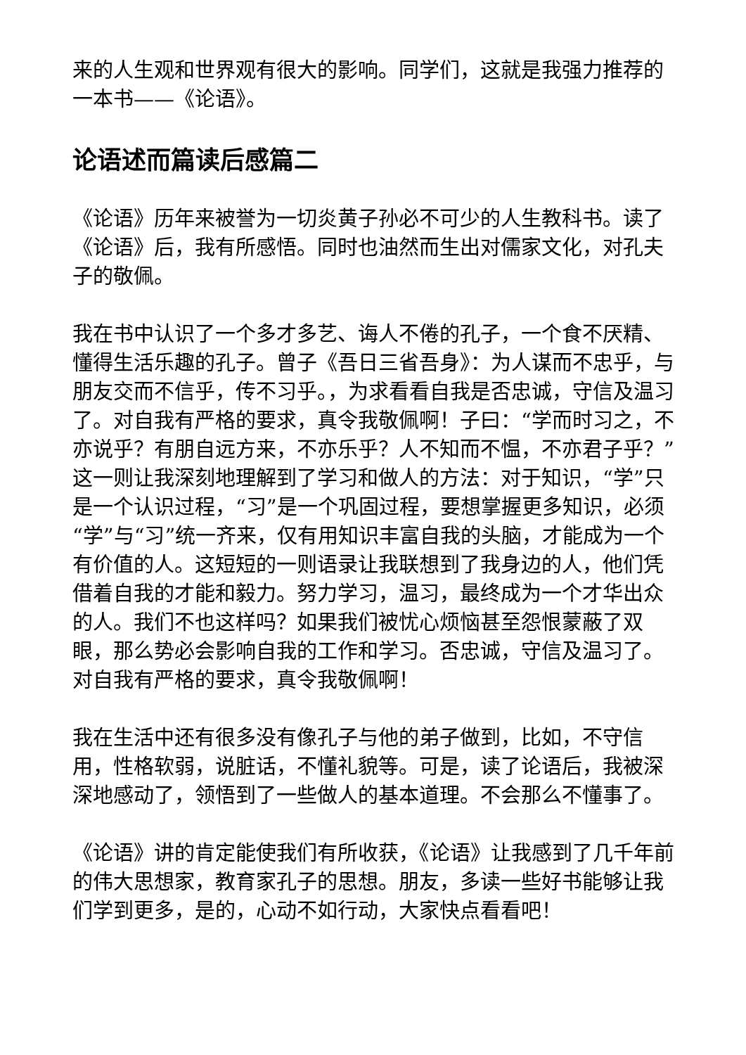来的人生观和世界观有很大的影响。同学们，这就是我强力推荐的一本书——《论语》。
论语述而篇读后感篇二
《论语》历年来被誉为一切炎黄子孙必不可少的人生教科书。读了《论语》后，我有所感悟。同时也油然而生出对儒家文化，对孔夫子的敬佩。
我在书中认识了一个多才多艺、诲人不倦的孔子，一个食不厌精、懂得生活乐趣的孔子。曾子《吾日三省吾身》：为人谋而不忠乎，与朋友交而不信乎，传不习乎。，为求看看自我是否忠诚，守信及温习了。对自我有严格的要求，真令我敬佩啊！子曰：“学而时习之，不亦说乎？有朋自远方来，不亦乐乎？人不知而不愠，不亦君子乎？”这一则让我深刻地理解到了学习和做人的方法：对于知识，“学”只是一个认识过程，“习”是一个巩固过程，要想掌握更多知识，必须“学”与“习”统一齐来，仅有用知识丰富自我的头脑，才能成为一个有价值的人。这短短的一则语录让我联想到了我身边的人，他们凭借着自我的才能和毅力。努力学习，温习，最终成为一个才华出众的人。我们不也这样吗？如果我们被忧心烦恼甚至怨恨蒙蔽了双眼，那么势必会影响自我的工作和学习。否忠诚，守信及温习了。对自我有严格的要求，真令我敬佩啊！
我在生活中还有很多没有像孔子与他的弟子做到，比如，不守信用，性格软弱，说脏话，不懂礼貌等。可是，读了论语后，我被深深地感动了，领悟到了一些做人的基本道理。不会那么不懂事了。
《论语》讲的肯定能使我们有所收获，《论语》让我感到了几千年前的伟大思想家，教育家孔子的思想。朋友，多读一些好书能够让我们学到更多，是的，心动不如行动，大家快点看看吧！